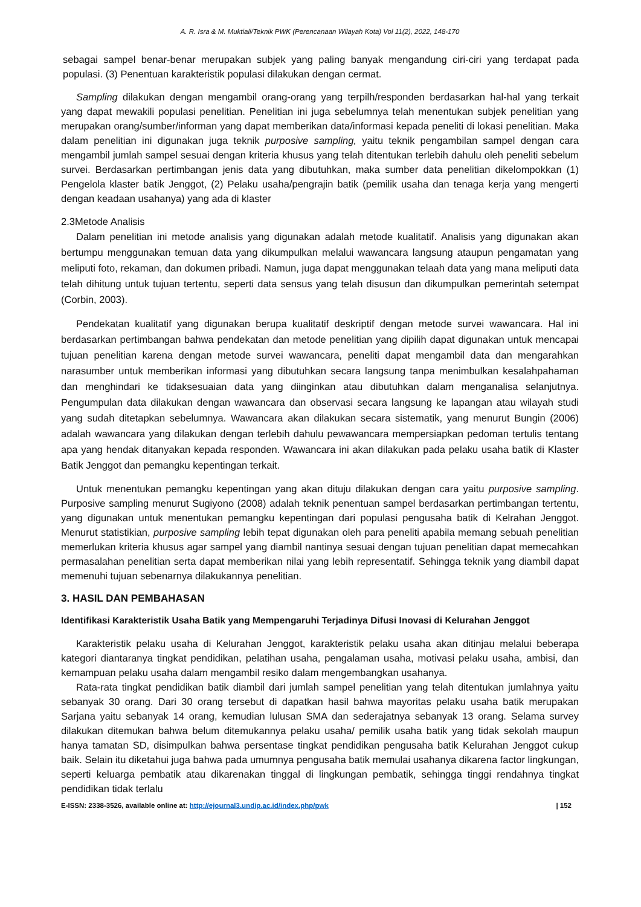A. R. Isra & M. Muktiali/Teknik PWK (Perencanaan Wilayah Kota) Vol 11(2), 2022, 148-170
sebagai sampel benar-benar merupakan subjek yang paling banyak mengandung ciri-ciri yang terdapat pada populasi. (3) Penentuan karakteristik populasi dilakukan dengan cermat.
Sampling dilakukan dengan mengambil orang-orang yang terpilh/responden berdasarkan hal-hal yang terkait yang dapat mewakili populasi penelitian. Penelitian ini juga sebelumnya telah menentukan subjek penelitian yang merupakan orang/sumber/informan yang dapat memberikan data/informasi kepada peneliti di lokasi penelitian. Maka dalam penelitian ini digunakan juga teknik purposive sampling, yaitu teknik pengambilan sampel dengan cara mengambil jumlah sampel sesuai dengan kriteria khusus yang telah ditentukan terlebih dahulu oleh peneliti sebelum survei. Berdasarkan pertimbangan jenis data yang dibutuhkan, maka sumber data penelitian dikelompokkan (1) Pengelola klaster batik Jenggot, (2) Pelaku usaha/pengrajin batik (pemilik usaha dan tenaga kerja yang mengerti dengan keadaan usahanya) yang ada di klaster
2.3Metode Analisis
Dalam penelitian ini metode analisis yang digunakan adalah metode kualitatif. Analisis yang digunakan akan bertumpu menggunakan temuan data yang dikumpulkan melalui wawancara langsung ataupun pengamatan yang meliputi foto, rekaman, dan dokumen pribadi. Namun, juga dapat menggunakan telaah data yang mana meliputi data telah dihitung untuk tujuan tertentu, seperti data sensus yang telah disusun dan dikumpulkan pemerintah setempat (Corbin, 2003).
Pendekatan kualitatif yang digunakan berupa kualitatif deskriptif dengan metode survei wawancara. Hal ini berdasarkan pertimbangan bahwa pendekatan dan metode penelitian yang dipilih dapat digunakan untuk mencapai tujuan penelitian karena dengan metode survei wawancara, peneliti dapat mengambil data dan mengarahkan narasumber untuk memberikan informasi yang dibutuhkan secara langsung tanpa menimbulkan kesalahpahaman dan menghindari ke tidaksesuaian data yang diinginkan atau dibutuhkan dalam menganalisa selanjutnya. Pengumpulan data dilakukan dengan wawancara dan observasi secara langsung ke lapangan atau wilayah studi yang sudah ditetapkan sebelumnya. Wawancara akan dilakukan secara sistematik, yang menurut Bungin (2006) adalah wawancara yang dilakukan dengan terlebih dahulu pewawancara mempersiapkan pedoman tertulis tentang apa yang hendak ditanyakan kepada responden. Wawancara ini akan dilakukan pada pelaku usaha batik di Klaster Batik Jenggot dan pemangku kepentingan terkait.
Untuk menentukan pemangku kepentingan yang akan dituju dilakukan dengan cara yaitu purposive sampling. Purposive sampling menurut Sugiyono (2008) adalah teknik penentuan sampel berdasarkan pertimbangan tertentu, yang digunakan untuk menentukan pemangku kepentingan dari populasi pengusaha batik di Kelrahan Jenggot. Menurut statistikian, purposive sampling lebih tepat digunakan oleh para peneliti apabila memang sebuah penelitian memerlukan kriteria khusus agar sampel yang diambil nantinya sesuai dengan tujuan penelitian dapat memecahkan permasalahan penelitian serta dapat memberikan nilai yang lebih representatif. Sehingga teknik yang diambil dapat memenuhi tujuan sebenarnya dilakukannya penelitian.
3. HASIL DAN PEMBAHASAN
Identifikasi Karakteristik Usaha Batik yang Mempengaruhi Terjadinya Difusi Inovasi di Kelurahan Jenggot
Karakteristik pelaku usaha di Kelurahan Jenggot, karakteristik pelaku usaha akan ditinjau melalui beberapa kategori diantaranya tingkat pendidikan, pelatihan usaha, pengalaman usaha, motivasi pelaku usaha, ambisi, dan kemampuan pelaku usaha dalam mengambil resiko dalam mengembangkan usahanya.
Rata-rata tingkat pendidikan batik diambil dari jumlah sampel penelitian yang telah ditentukan jumlahnya yaitu sebanyak 30 orang. Dari 30 orang tersebut di dapatkan hasil bahwa mayoritas pelaku usaha batik merupakan Sarjana yaitu sebanyak 14 orang, kemudian lulusan SMA dan sederajatnya sebanyak 13 orang. Selama survey dilakukan ditemukan bahwa belum ditemukannya pelaku usaha/ pemilik usaha batik yang tidak sekolah maupun hanya tamatan SD, disimpulkan bahwa persentase tingkat pendidikan pengusaha batik Kelurahan Jenggot cukup baik. Selain itu diketahui juga bahwa pada umumnya pengusaha batik memulai usahanya dikarena factor lingkungan, seperti keluarga pembatik atau dikarenakan tinggal di lingkungan pembatik, sehingga tinggi rendahnya tingkat pendidikan tidak terlalu
E-ISSN: 2338-3526, available online at: http://ejournal3.undip.ac.id/index.php/pwk | 152